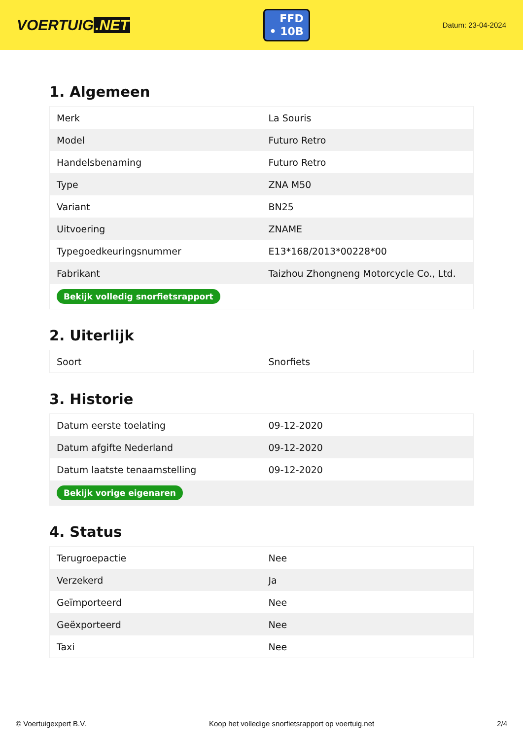VOERTUIG.NET
FFD
• 10B
Datum: 23-04-2024
1. Algemeen
| Merk | La Souris |
| Model | Futuro Retro |
| Handelsbenaming | Futuro Retro |
| Type | ZNA M50 |
| Variant | BN25 |
| Uitvoering | ZNAME |
| Typegoedkeuringsnummer | E13*168/2013*00228*00 |
| Fabrikant | Taizhou Zhongneng Motorcycle Co., Ltd. |
| Bekijk volledig snorfietsrapport | |
2. Uiterlijk
| Soort | Snorfiets |
3. Historie
| Datum eerste toelating | 09-12-2020 |
| Datum afgifte Nederland | 09-12-2020 |
| Datum laatste tenaamstelling | 09-12-2020 |
| Bekijk vorige eigenaren | |
4. Status
| Terugroepactie | Nee |
| Verzekerd | Ja |
| Geïmporteerd | Nee |
| Geëxporteerd | Nee |
| Taxi | Nee |
© Voertuigexpert B.V. Koop het volledige snorfietsrapport op voertuig.net 2/4